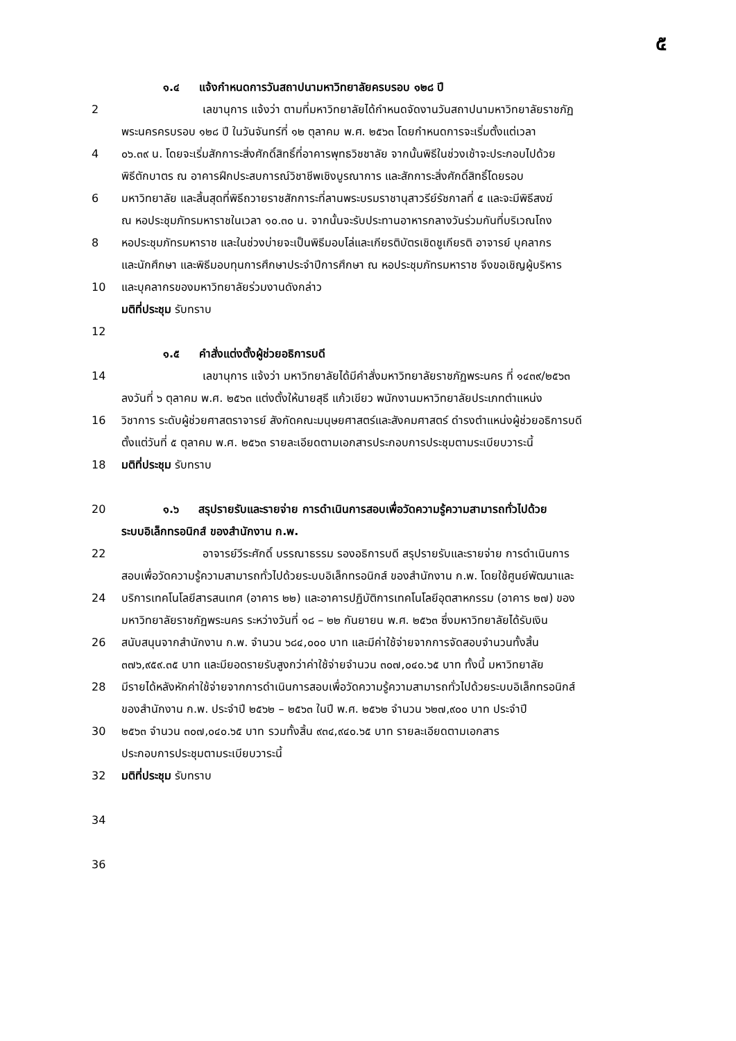๕
๑.๔ แจ้งกำหนดการวันสถาปนามหาวิทยาลัยครบรอบ ๑๒๘ ปี
2 เลขานุการ แจ้งว่า ตามที่มหาวิทยาลัยได้กำหนดจัดงานวันสถาปนามหาวิทยาลัยราชภัฏ
พระนครครบรอบ ๑๒๘ ปี ในวันจันทร์ที่ ๑๒ ตุลาคม พ.ศ. ๒๕๖๓ โดยกำหนดการจะเริ่มตั้งแต่เวลา
4 ๐๖.๓๙ น. โดยจะเริ่มสักการะสิ่งศักดิ์สิทธิ์ที่อาคารพุทธวิชชาลัย จากนั้นพิธีในช่วงเช้าจะประกอบไปด้วย
พิธีตักบาตร ณ อาคารฝึกประสบการณ์วิชาชีพเชิงบูรณาการ และสักการะสิ่งศักดิ์สิทธิ์โดยรอบ
6 มหาวิทยาลัย และสิ้นสุดที่พิธีถวายราชสักการะที่ลานพระบรมราชานุสาวรีย์รัชกาลที่ ๕ และจะมีพิธีสงฆ์
ณ หอประชุมภัทรมหาราชในเวลา ๑๐.๓๐ น. จากนั้นจะรับประทานอาหารกลางวันร่วมกันที่บริเวณโถง
8 หอประชุมภัทรมหาราช และในช่วงบ่ายจะเป็นพิธีมอบโล่และเกียรติบัตรเชิดชูเกียรติ อาจารย์ บุคลากร
และนักศึกษา และพิธีมอบทุนการศึกษาประจำปีการศึกษา ณ หอประชุมภัทรมหาราช จึงขอเชิญผู้บริหาร
10 และบุคลากรของมหาวิทยาลัยร่วมงานดังกล่าว
มติที่ประชุม รับทราบ
12
๑.๕ คำสั่งแต่งตั้งผู้ช่วยอธิการบดี
14 เลขานุการ แจ้งว่า มหาวิทยาลัยได้มีคำสั่งมหาวิทยาลัยราชภัฏพระนคร ที่ ๑๔๓๙/๒๕๖๓
ลงวันที่ ๖ ตุลาคม พ.ศ. ๒๕๖๓ แต่งตั้งให้นายสุธี แก้วเขียว พนักงานมหาวิทยาลัยประเภทตำแหน่ง
16 วิชาการ ระดับผู้ช่วยศาสตราจารย์ สังกัดคณะมนุษยศาสตร์และสังคมศาสตร์ ดำรงตำแหน่งผู้ช่วยอธิการบดี
ตั้งแต่วันที่ ๕ ตุลาคม พ.ศ. ๒๕๖๓ รายละเอียดตามเอกสารประกอบการประชุมตามระเบียบวาระนี้
18 มติที่ประชุม รับทราบ
20 ๑.๖ สรุปรายรับและรายจ่าย การดำเนินการสอบเพื่อวัดความรู้ความสามารถทั่วไปด้วย
ระบบอิเล็กทรอนิกส์ ของสำนักงาน ก.พ.
22 อาจารย์วีระศักดิ์ บรรณาธรรม รองอธิการบดี สรุปรายรับและรายจ่าย การดำเนินการ
สอบเพื่อวัดความรู้ความสามารถทั่วไปด้วยระบบอิเล็กทรอนิกส์ ของสำนักงาน ก.พ. โดยใช้ศูนย์พัฒนาและ
24 บริการเทคโนโลยีสารสนเทศ (อาคาร ๒๒) และอาคารปฏิบัติการเทคโนโลยีอุตสาหกรรม (อาคาร ๒๗) ของ
มหาวิทยาลัยราชภัฏพระนคร ระหว่างวันที่ ๑๘ – ๒๒ กันยายน พ.ศ. ๒๕๖๓ ซึ่งมหาวิทยาลัยได้รับเงิน
26 สนับสนุนจากสำนักงาน ก.พ. จำนวน ๖๘๔,๐๐๐ บาท และมีค่าใช้จ่ายจากการจัดสอบจำนวนทั้งสิ้น
๓๗๖,๙๕๙.๓๕ บาท และมียอดรายรับสูงกว่าค่าใช้จ่ายจำนวน ๓๐๗,๐๔๐.๖๕ บาท ทั้งนี้ มหาวิทยาลัย
28 มีรายได้หลังหักค่าใช้จ่ายจากการดำเนินการสอบเพื่อวัดความรู้ความสามารถทั่วไปด้วยระบบอิเล็กทรอนิกส์
ของสำนักงาน ก.พ. ประจำปี ๒๕๖๒ – ๒๕๖๓ ในปี พ.ศ. ๒๕๖๒ จำนวน ๖๒๗,๙๐๐ บาท ประจำปี
30 ๒๕๖๓ จำนวน ๓๐๗,๐๔๐.๖๕ บาท รวมทั้งสิ้น ๙๓๔,๙๔๐.๖๕ บาท รายละเอียดตามเอกสาร
ประกอบการประชุมตามระเบียบวาระนี้
32 มติที่ประชุม รับทราบ
34
36